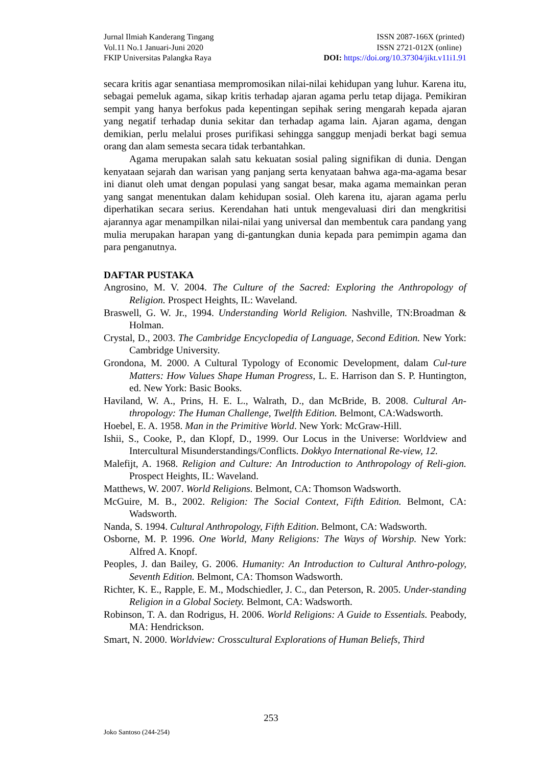Jurnal Ilmiah Kanderang Tingang
Vol.11 No.1 Januari-Juni 2020
FKIP Universitas Palangka Raya
ISSN 2087-166X (printed)
ISSN 2721-012X (online)
DOI: https://doi.org/10.37304/jikt.v11i1.91
secara kritis agar senantiasa mempromosikan nilai-nilai kehidupan yang luhur. Karena itu, sebagai pemeluk agama, sikap kritis terhadap ajaran agama perlu tetap dijaga. Pemikiran sempit yang hanya berfokus pada kepentingan sepihak sering mengarah kepada ajaran yang negatif terhadap dunia sekitar dan terhadap agama lain. Ajaran agama, dengan demikian, perlu melalui proses purifikasi sehingga sanggup menjadi berkat bagi semua orang dan alam semesta secara tidak terbantahkan.
Agama merupakan salah satu kekuatan sosial paling signifikan di dunia. Dengan kenyataan sejarah dan warisan yang panjang serta kenyataan bahwa aga-ma-agama besar ini dianut oleh umat dengan populasi yang sangat besar, maka agama memainkan peran yang sangat menentukan dalam kehidupan sosial. Oleh karena itu, ajaran agama perlu diperhatikan secara serius. Kerendahan hati untuk mengevaluasi diri dan mengkritisi ajarannya agar menampilkan nilai-nilai yang universal dan membentuk cara pandang yang mulia merupakan harapan yang di-gantungkan dunia kepada para pemimpin agama dan para penganutnya.
DAFTAR PUSTAKA
Angrosino, M. V. 2004. The Culture of the Sacred: Exploring the Anthropology of Religion. Prospect Heights, IL: Waveland.
Braswell, G. W. Jr., 1994. Understanding World Religion. Nashville, TN:Broadman & Holman.
Crystal, D., 2003. The Cambridge Encyclopedia of Language, Second Edition. New York: Cambridge University.
Grondona, M. 2000. A Cultural Typology of Economic Development, dalam Cul-ture Matters: How Values Shape Human Progress, L. E. Harrison dan S. P. Huntington, ed. New York: Basic Books.
Haviland, W. A., Prins, H. E. L., Walrath, D., dan McBride, B. 2008. Cultural An-thropology: The Human Challenge, Twelfth Edition. Belmont, CA:Wadsworth.
Hoebel, E. A. 1958. Man in the Primitive World. New York: McGraw-Hill.
Ishii, S., Cooke, P., dan Klopf, D., 1999. Our Locus in the Universe: Worldview and Intercultural Misunderstandings/Conflicts. Dokkyo International Re-view, 12.
Malefijt, A. 1968. Religion and Culture: An Introduction to Anthropology of Reli-gion. Prospect Heights, IL: Waveland.
Matthews, W. 2007. World Religions. Belmont, CA: Thomson Wadsworth.
McGuire, M. B., 2002. Religion: The Social Context, Fifth Edition. Belmont, CA: Wadsworth.
Nanda, S. 1994. Cultural Anthropology, Fifth Edition. Belmont, CA: Wadsworth.
Osborne, M. P. 1996. One World, Many Religions: The Ways of Worship. New York: Alfred A. Knopf.
Peoples, J. dan Bailey, G. 2006. Humanity: An Introduction to Cultural Anthro-pology, Seventh Edition. Belmont, CA: Thomson Wadsworth.
Richter, K. E., Rapple, E. M., Modschiedler, J. C., dan Peterson, R. 2005. Under-standing Religion in a Global Society. Belmont, CA: Wadsworth.
Robinson, T. A. dan Rodrigus, H. 2006. World Religions: A Guide to Essentials. Peabody, MA: Hendrickson.
Smart, N. 2000. Worldview: Crosscultural Explorations of Human Beliefs, Third
253
Joko Santoso (244-254)